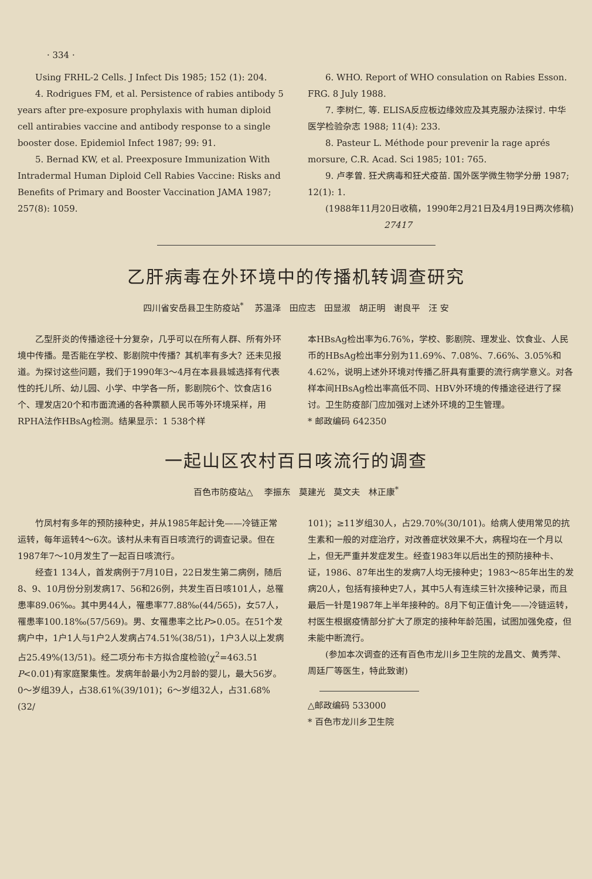· 334 ·
Using FRHL-2 Cells. J Infect Dis 1985; 152 (1): 204.
4. Rodrigues FM, et al. Persistence of rabies antibody 5 years after pre-exposure prophylaxis with human diploid cell antirabies vaccine and antibody response to a single booster dose. Epidemiol Infect 1987; 99: 91.
5. Bernad KW, et al. Preexposure Immunization With Intradermal Human Diploid Cell Rabies Vaccine: Risks and Benefits of Primary and Booster Vaccination JAMA 1987; 257(8): 1059.
6. WHO. Report of WHO consulation on Rabies Esson. FRG. 8 July 1988.
7. 李树仁, 等. ELISA反应板边缘效应及其克服办法探讨. 中华医学检验杂志 1988; 11(4): 233.
8. Pasteur L. Méthode pour prevenir la rage aprés morsure, C.R. Acad. Sci 1985; 101: 765.
9. 卢孝曾. 狂犬病毒和狂犬疫苗. 国外医学微生物学分册 1987; 12(1): 1.
(1988年11月20日收稿，1990年2月21日及4月19日两次修稿)
27417
乙肝病毒在外环境中的传播机转调查研究
四川省安岳县卫生防疫站<sup>*</sup> 苏温泽 田应志 田显淑 胡正明 谢良平 汪 安
乙型肝炎的传播途径十分复杂，几乎可以在所有人群、所有外环境中传播。是否能在学校、影剧院中传播？其机率有多大？还未见报道。为探讨这些问题，我们于1990年3～4月在本县县城选择有代表性的托儿所、幼儿园、小学、中学各一所，影剧院6个、饮食店16个、理发店20个和市面流通的各种票额人民币等外环境采样，用RPHA法作HBsAg检测。结果显示：1 538个样
本HBsAg检出率为6.76%，学校、影剧院、理发业、饮食业、人民币的HBsAg检出率分别为11.69%、7.08%、7.66%、3.05%和4.62%，说明上述外环境对传播乙肝具有重要的流行病学意义。对各样本间HBsAg检出率高低不同、HBV外环境的传播途径进行了探讨。卫生防疫部门应加强对上述外环境的卫生管理。
* 邮政编码 642350
一起山区农村百日咳流行的调查
百色市防疫站△ 李振东 莫建光 莫文夫 林正康<sup>*</sup>
竹凤村有多年的预防接种史，并从1985年起计免——冷链正常运转，每年运转4～6次。该村从未有百日咳流行的调查记录。但在1987年7～10月发生了一起百日咳流行。
经查1 134人，首发病例于7月10日，22日发生第二病例，随后8、9、10月份分别发病17、56和26例，共发生百日咳101人，总罹患率89.06‰。其中男44人，罹患率77.88‰(44/565)，女57人，罹患率100.18‰(57/569)。男、女罹患率之比P>0.05。在51个发病户中，1户1人与1户2人发病占74.51%(38/51)，1户3人以上发病占25.49%(13/51)。经二项分布卡方拟合度检验(χ<sup>2</sup>=463.51 P<0.01)有家庭聚集性。发病年龄最小为2月龄的婴儿，最大56岁。0～岁组39人，占38.61%(39/101)；6～岁组32人，占31.68%(32/
101)；≥11岁组30人，占29.70%(30/101)。给病人使用常见的抗生素和一般的对症治疗，对改善症状效果不大，病程均在一个月以上，但无严重并发症发生。经查1983年以后出生的预防接种卡、证，1986、87年出生的发病7人均无接种史；1983～85年出生的发病20人，包括有接种史7人，其中5人有连续三针次接种记录，而且最后一针是1987年上半年接种的。8月下旬正值计免——冷链运转，村医生根据疫情部分扩大了原定的接种年龄范围，试图加强免疫，但未能中断流行。
(参加本次调查的还有百色市龙川乡卫生院的龙昌文、黄秀萍、周廷厂等医生，特此致谢)
△邮政编码 533000
* 百色市龙川乡卫生院